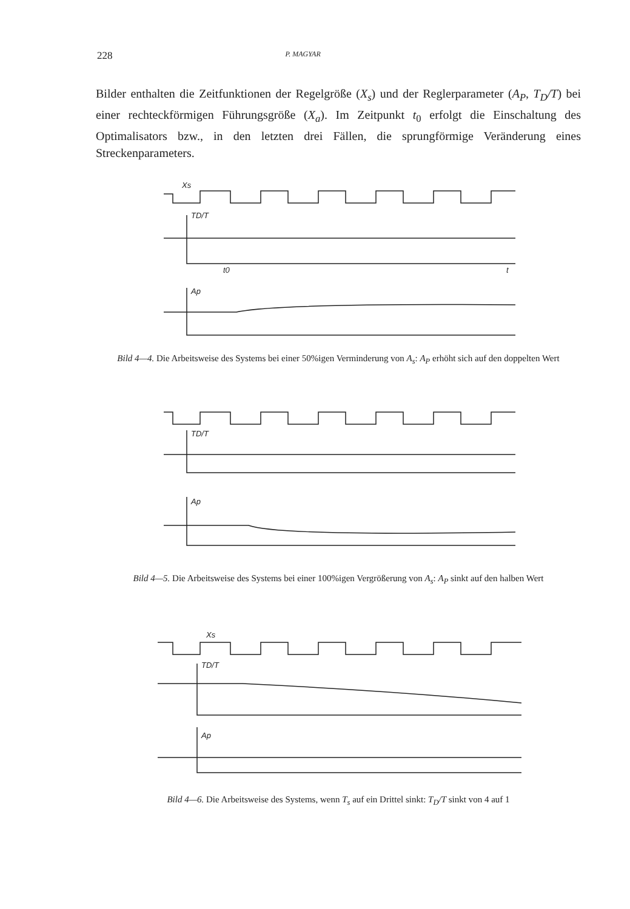228 P. MAGYAR
Bilder enthalten die Zeitfunktionen der Regelgröße (X<sub>s</sub>) und der Reglerparameter (A<sub>P</sub>, T<sub>D</sub>/T) bei einer rechteckförmigen Führungsgröße (X<sub>a</sub>). Im Zeitpunkt t<sub>0</sub> erfolgt die Einschaltung des Optimalisators bzw., in den letzten drei Fällen, die sprungförmige Veränderung eines Streckenparameters.
Xs
TD/T
t0
t
Ap
Bild 4—4. Die Arbeitsweise des Systems bei einer 50%igen Verminderung von A<sub>s</sub>: A<sub>P</sub> erhöht sich auf den doppelten Wert
TD/T
Ap
Bild 4—5. Die Arbeitsweise des Systems bei einer 100%igen Vergrößerung von A<sub>s</sub>: A<sub>P</sub> sinkt auf den halben Wert
Xs
TD/T
Ap
Bild 4—6. Die Arbeitsweise des Systems, wenn T<sub>s</sub> auf ein Drittel sinkt: T<sub>D</sub>/T sinkt von 4 auf 1